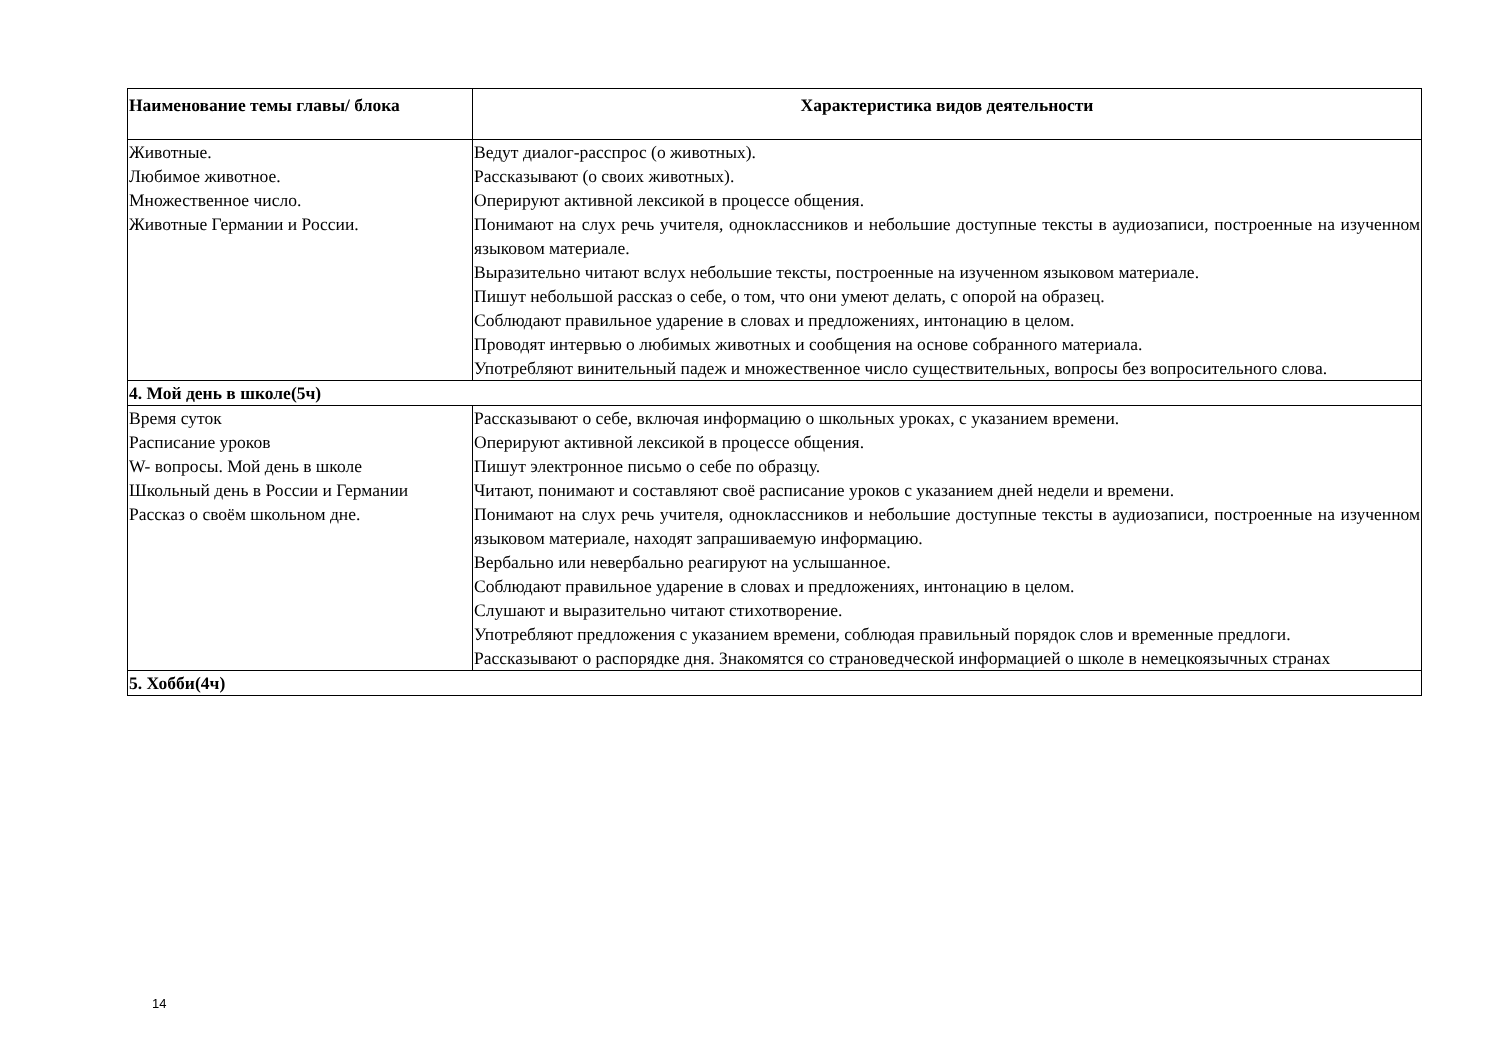| Наименование темы главы/ блока | Характеристика видов деятельности |
| --- | --- |
| Животные. Любимое животное. Множественное число. Животные Германии и России. | Ведут диалог-расспрос (о животных). Рассказывают (о своих животных). Оперируют активной лексикой в процессе общения. Понимают на слух речь учителя, одноклассников и небольшие доступные тексты в аудиозаписи, построенные на изученном языковом материале. Выразительно читают вслух небольшие тексты, построенные на изученном языковом материале. Пишут небольшой рассказ о себе, о том, что они умеют делать, с опорой на образец. Соблюдают правильное ударение в словах и предложениях, интонацию в целом. Проводят интервью о любимых животных и сообщения на основе собранного материала. Употребляют винительный падеж и множественное число существительных, вопросы без вопросительного слова. |
| 4. Мой день в школе(5ч) | |
| Время суток Расписание уроков W- вопросы. Мой день в школе Школьный день в России и Германии Рассказ о своём школьном дне. | Рассказывают о себе, включая информацию о школьных уроках, с указанием времени. Оперируют активной лексикой в процессе общения. Пишут электронное письмо о себе по образцу. Читают, понимают и составляют своё расписание уроков с указанием дней недели и времени. Понимают на слух речь учителя, одноклассников и небольшие доступные тексты в аудиозаписи, построенные на изученном языковом материале, находят запрашиваемую информацию. Вербально или невербально реагируют на услышанное. Соблюдают правильное ударение в словах и предложениях, интонацию в целом. Слушают и выразительно читают стихотворение. Употребляют предложения с указанием времени, соблюдая правильный порядок слов и временные предлоги. Рассказывают о распорядке дня. Знакомятся со страноведческой информацией о школе в немецкоязычных странах |
| 5. Хобби(4ч) | |
14